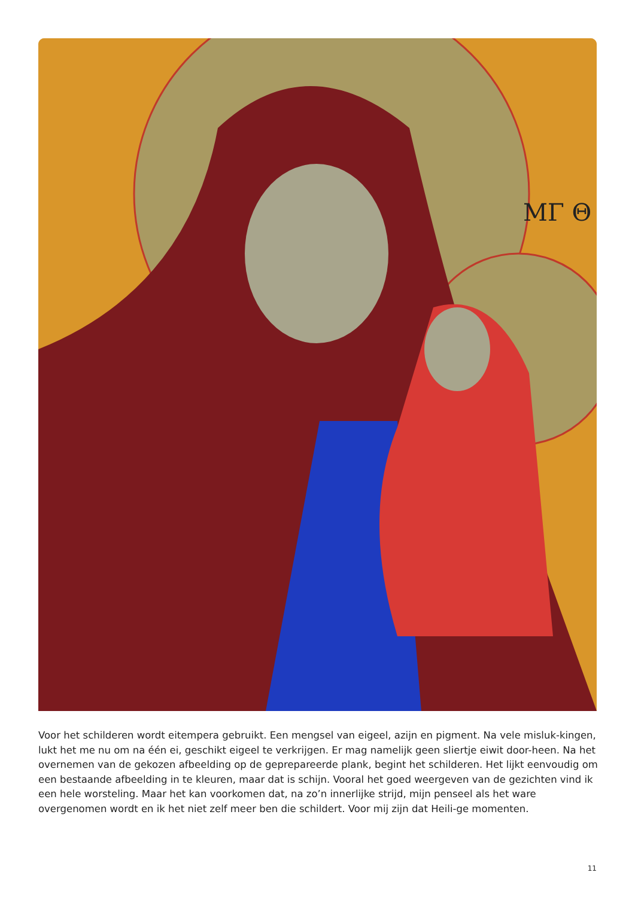ΜΓ Θ
Voor het schilderen wordt eitempera gebruikt. Een mengsel van eigeel, azijn en pigment. Na vele misluk-kingen, lukt het me nu om na één ei, geschikt eigeel te verkrijgen. Er mag namelijk geen sliertje eiwit door-heen. Na het overnemen van de gekozen afbeelding op de geprepareerde plank, begint het schilderen. Het lijkt eenvoudig om een bestaande afbeelding in te kleuren, maar dat is schijn. Vooral het goed weergeven van de gezichten vind ik een hele worsteling. Maar het kan voorkomen dat, na zo’n innerlijke strijd, mijn penseel als het ware overgenomen wordt en ik het niet zelf meer ben die schildert. Voor mij zijn dat Heili-ge momenten.
11